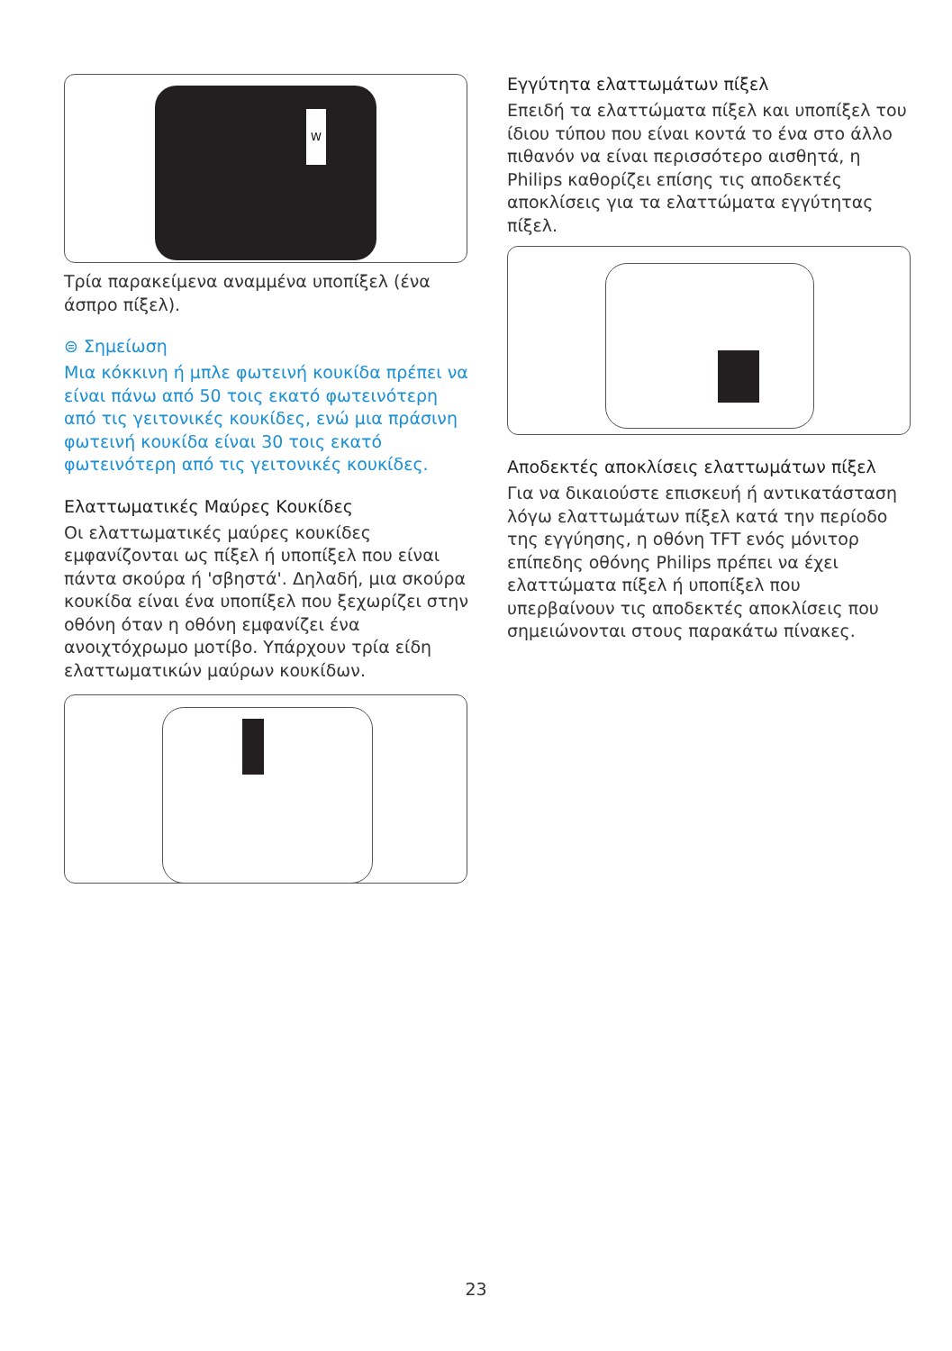W
Τρία παρακείμενα αναμμένα υποπίξελ (ένα άσπρο πίξελ).
⊜ Σημείωση
Μια κόκκινη ή μπλε φωτεινή κουκίδα πρέπει να είναι πάνω από 50 τοις εκατό φωτεινότερη από τις γειτονικές κουκίδες, ενώ μια πράσινη φωτεινή κουκίδα είναι 30 τοις εκατό φωτεινότερη από τις γειτονικές κουκίδες.
Ελαττωματικές Μαύρες Κουκίδες
Οι ελαττωματικές μαύρες κουκίδες εμφανίζονται ως πίξελ ή υποπίξελ που είναι πάντα σκούρα ή 'σβηστά'. Δηλαδή, μια σκούρα κουκίδα είναι ένα υποπίξελ που ξεχωρίζει στην οθόνη όταν η οθόνη εμφανίζει ένα ανοιχτόχρωμο μοτίβο. Υπάρχουν τρία είδη ελαττωματικών μαύρων κουκίδων.
Εγγύτητα ελαττωμάτων πίξελ
Επειδή τα ελαττώματα πίξελ και υποπίξελ του ίδιου τύπου που είναι κοντά το ένα στο άλλο πιθανόν να είναι περισσότερο αισθητά, η Philips καθορίζει επίσης τις αποδεκτές αποκλίσεις για τα ελαττώματα εγγύτητας πίξελ.
Αποδεκτές αποκλίσεις ελαττωμάτων πίξελ
Για να δικαιούστε επισκευή ή αντικατάσταση λόγω ελαττωμάτων πίξελ κατά την περίοδο της εγγύησης, η οθόνη TFT ενός μόνιτορ επίπεδης οθόνης Philips πρέπει να έχει ελαττώματα πίξελ ή υποπίξελ που υπερβαίνουν τις αποδεκτές αποκλίσεις που σημειώνονται στους παρακάτω πίνακες.
23